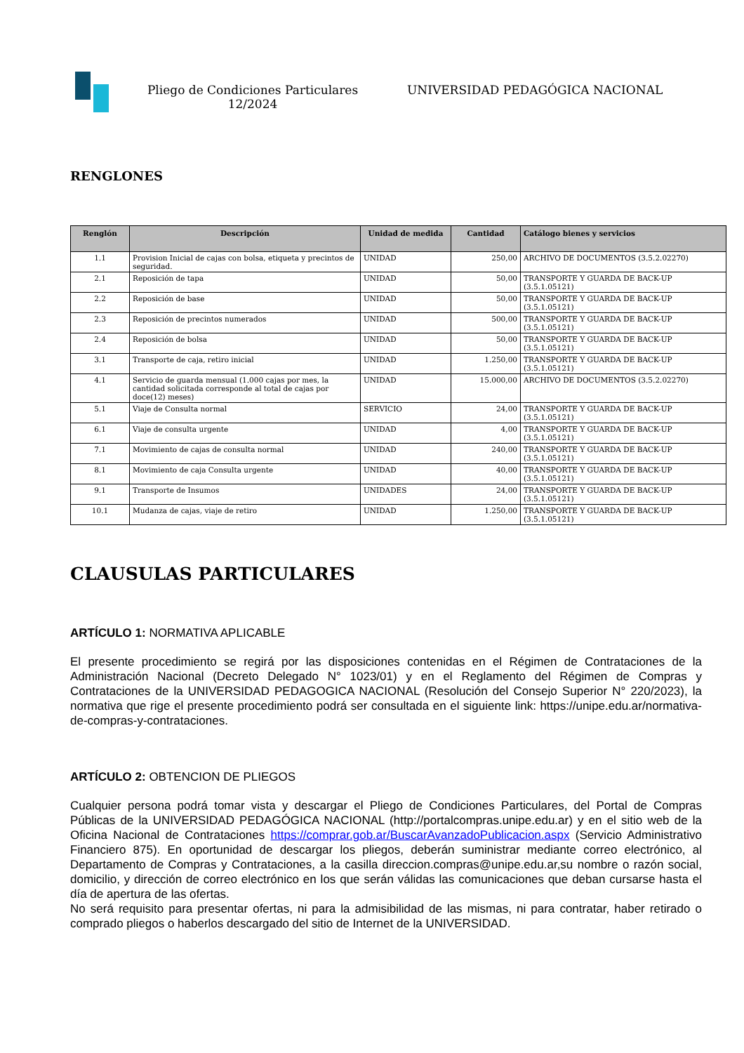Pliego de Condiciones Particulares
12/2024
UNIVERSIDAD PEDAGÓGICA NACIONAL
RENGLONES
| Renglón | Descripción | Unidad de medida | Cantidad | Catálogo bienes y servicios |
| --- | --- | --- | --- | --- |
| 1.1 | Provision Inicial de cajas con bolsa, etiqueta y precintos de seguridad. | UNIDAD | 250,00 | ARCHIVO DE DOCUMENTOS (3.5.2.02270) |
| 2.1 | Reposición de tapa | UNIDAD | 50,00 | TRANSPORTE Y GUARDA DE BACK-UP (3.5.1.05121) |
| 2.2 | Reposición de base | UNIDAD | 50,00 | TRANSPORTE Y GUARDA DE BACK-UP (3.5.1.05121) |
| 2.3 | Reposición de precintos numerados | UNIDAD | 500,00 | TRANSPORTE Y GUARDA DE BACK-UP (3.5.1.05121) |
| 2.4 | Reposición de bolsa | UNIDAD | 50,00 | TRANSPORTE Y GUARDA DE BACK-UP (3.5.1.05121) |
| 3.1 | Transporte de caja, retiro inicial | UNIDAD | 1.250,00 | TRANSPORTE Y GUARDA DE BACK-UP (3.5.1.05121) |
| 4.1 | Servicio de guarda mensual (1.000 cajas por mes, la cantidad solicitada corresponde al total de cajas por doce(12) meses) | UNIDAD | 15.000,00 | ARCHIVO DE DOCUMENTOS (3.5.2.02270) |
| 5.1 | Viaje de Consulta normal | SERVICIO | 24,00 | TRANSPORTE Y GUARDA DE BACK-UP (3.5.1.05121) |
| 6.1 | Viaje de consulta urgente | UNIDAD | 4,00 | TRANSPORTE Y GUARDA DE BACK-UP (3.5.1.05121) |
| 7.1 | Movimiento de cajas de consulta normal | UNIDAD | 240,00 | TRANSPORTE Y GUARDA DE BACK-UP (3.5.1.05121) |
| 8.1 | Movimiento de caja Consulta urgente | UNIDAD | 40,00 | TRANSPORTE Y GUARDA DE BACK-UP (3.5.1.05121) |
| 9.1 | Transporte de Insumos | UNIDADES | 24,00 | TRANSPORTE Y GUARDA DE BACK-UP (3.5.1.05121) |
| 10.1 | Mudanza de cajas, viaje de retiro | UNIDAD | 1.250,00 | TRANSPORTE Y GUARDA DE BACK-UP (3.5.1.05121) |
CLAUSULAS PARTICULARES
ARTÍCULO 1: NORMATIVA APLICABLE
El presente procedimiento se regirá por las disposiciones contenidas en el Régimen de Contrataciones de la Administración Nacional (Decreto Delegado N° 1023/01) y en el Reglamento del Régimen de Compras y Contrataciones de la UNIVERSIDAD PEDAGOGICA NACIONAL (Resolución del Consejo Superior N° 220/2023), la normativa que rige el presente procedimiento podrá ser consultada en el siguiente link: https://unipe.edu.ar/normativa-de-compras-y-contrataciones.
ARTÍCULO 2: OBTENCION DE PLIEGOS
Cualquier persona podrá tomar vista y descargar el Pliego de Condiciones Particulares, del Portal de Compras Públicas de la UNIVERSIDAD PEDAGÓGICA NACIONAL (http://portalcompras.unipe.edu.ar) y en el sitio web de la Oficina Nacional de Contrataciones https://comprar.gob.ar/BuscarAvanzadoPublicacion.aspx (Servicio Administrativo Financiero 875). En oportunidad de descargar los pliegos, deberán suministrar mediante correo electrónico, al Departamento de Compras y Contrataciones, a la casilla direccion.compras@unipe.edu.ar,su nombre o razón social, domicilio, y dirección de correo electrónico en los que serán válidas las comunicaciones que deban cursarse hasta el día de apertura de las ofertas.
No será requisito para presentar ofertas, ni para la admisibilidad de las mismas, ni para contratar, haber retirado o comprado pliegos o haberlos descargado del sitio de Internet de la UNIVERSIDAD.